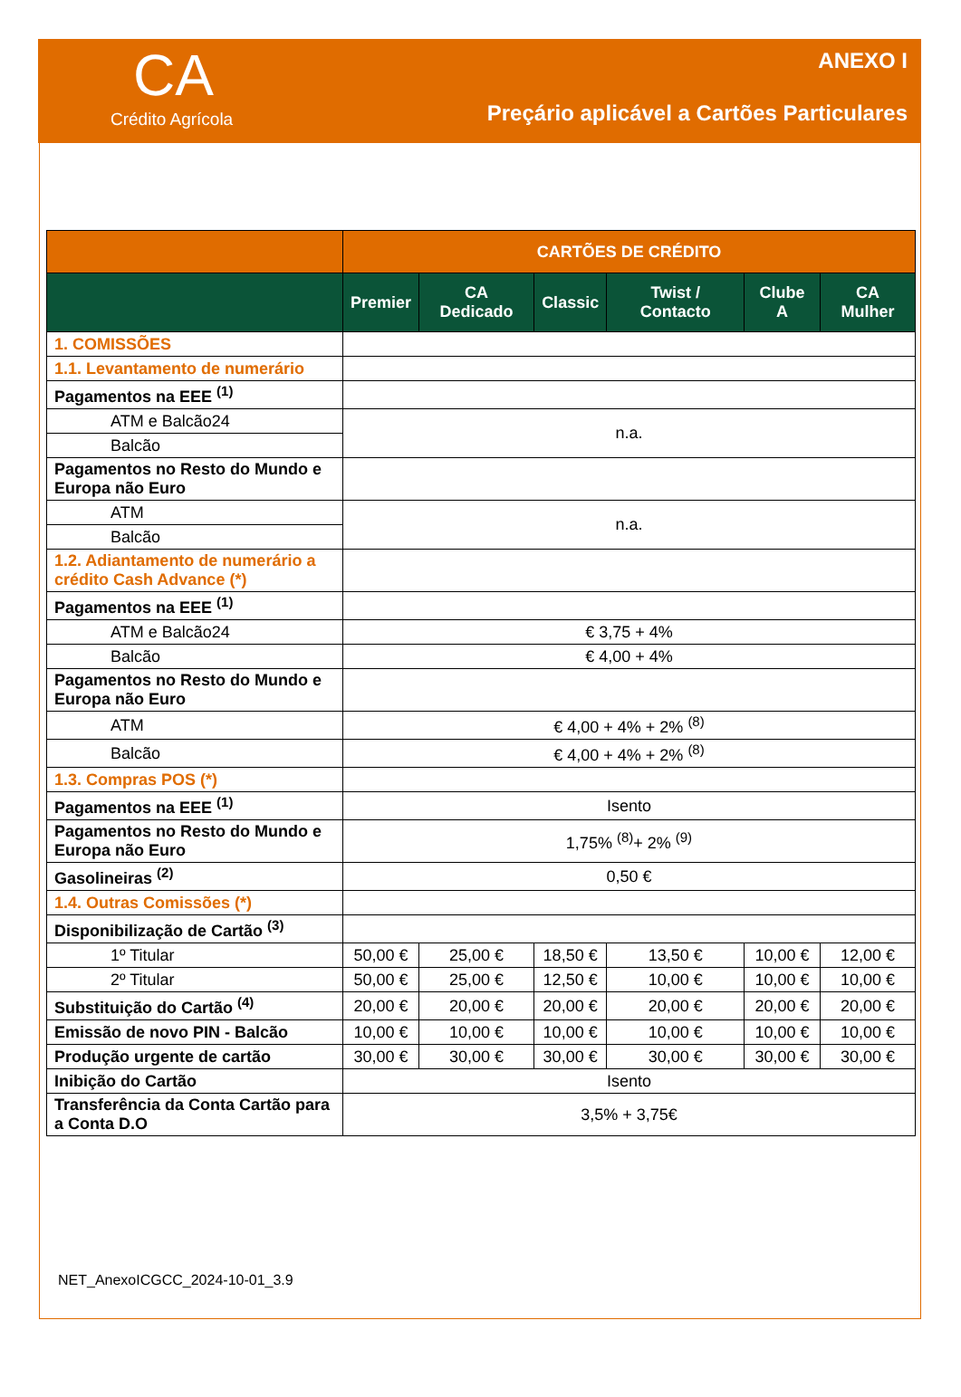CA
Crédito Agrícola
ANEXO I
Preçário aplicável a Cartões Particulares
| | CARTÕES DE CRÉDITO | | | | | |
| --- | --- | --- | --- | --- | --- | --- |
| | Premier | CA Dedicado | Classic | Twist / Contacto | Clube A | CA Mulher |
| 1. COMISSÕES | | | | | | |
| 1.1. Levantamento de numerário | | | | | | |
| Pagamentos na EEE <sup>(1)</sup> | | | | | | |
| ATM e Balcão24 | n.a. | | | | | |
| Balcão | | | | | | |
| Pagamentos no Resto do Mundo e Europa não Euro | | | | | | |
| ATM | n.a. | | | | | |
| Balcão | | | | | | |
| 1.2. Adiantamento de numerário a crédito Cash Advance (*) | | | | | | |
| Pagamentos na EEE <sup>(1)</sup> | | | | | | |
| ATM e Balcão24 | € 3,75 + 4% | | | | | |
| Balcão | € 4,00 + 4% | | | | | |
| Pagamentos no Resto do Mundo e Europa não Euro | | | | | | |
| ATM | € 4,00 + 4% + 2% <sup>(8)</sup> | | | | | |
| Balcão | € 4,00 + 4% + 2% <sup>(8)</sup> | | | | | |
| 1.3. Compras POS (*) | | | | | | |
| Pagamentos na EEE <sup>(1)</sup> | Isento | | | | | |
| Pagamentos no Resto do Mundo e Europa não Euro | 1,75% <sup>(8)</sup>+ 2% <sup>(9)</sup> | | | | | |
| Gasolineiras <sup>(2)</sup> | 0,50 € | | | | | |
| 1.4. Outras Comissões (*) | | | | | | |
| Disponibilização de Cartão <sup>(3)</sup> | | | | | | |
| 1º Titular | 50,00 € | 25,00 € | 18,50 € | 13,50 € | 10,00 € | 12,00 € |
| 2º Titular | 50,00 € | 25,00 € | 12,50 € | 10,00 € | 10,00 € | 10,00 € |
| Substituição do Cartão <sup>(4)</sup> | 20,00 € | 20,00 € | 20,00 € | 20,00 € | 20,00 € | 20,00 € |
| Emissão de novo PIN - Balcão | 10,00 € | 10,00 € | 10,00 € | 10,00 € | 10,00 € | 10,00 € |
| Produção urgente de cartão | 30,00 € | 30,00 € | 30,00 € | 30,00 € | 30,00 € | 30,00 € |
| Inibição do Cartão | Isento | | | | | |
| Transferência da Conta Cartão para a Conta D.O | 3,5% + 3,75€ | | | | | |
NET_AnexoICGCC_2024-10-01_3.9